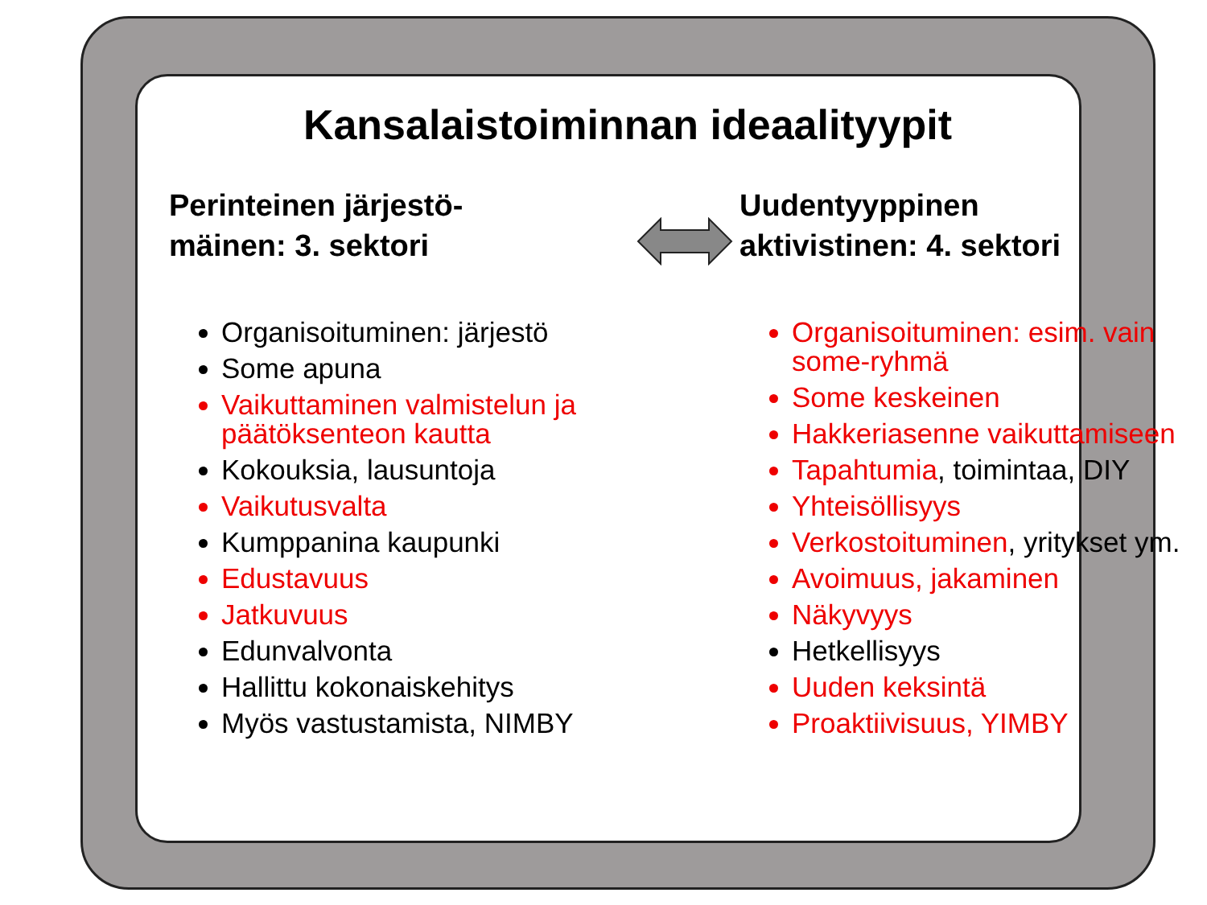Kansalaistoiminnan ideaalityypit
Perinteinen järjestö-
mäinen: 3. sektori
Organisoituminen: järjestö
Some apuna
Vaikuttaminen valmistelun ja päätöksenteon kautta
Kokouksia, lausuntoja
Vaikutusvalta
Kumppanina kaupunki
Edustavuus
Jatkuvuus
Edunvalvonta
Hallittu kokonaiskehitys
Myös vastustamista, NIMBY
Uudentyyppinen
aktivistinen: 4. sektori
Organisoituminen: esim. vain some-ryhmä
Some keskeinen
Hakkeriasenne vaikuttamiseen
Tapahtumia, toimintaa, DIY
Yhteisöllisyys
Verkostoituminen, yritykset ym.
Avoimuus, jakaminen
Näkyvyys
Hetkellisyys
Uuden keksintä
Proaktiivisuus, YIMBY